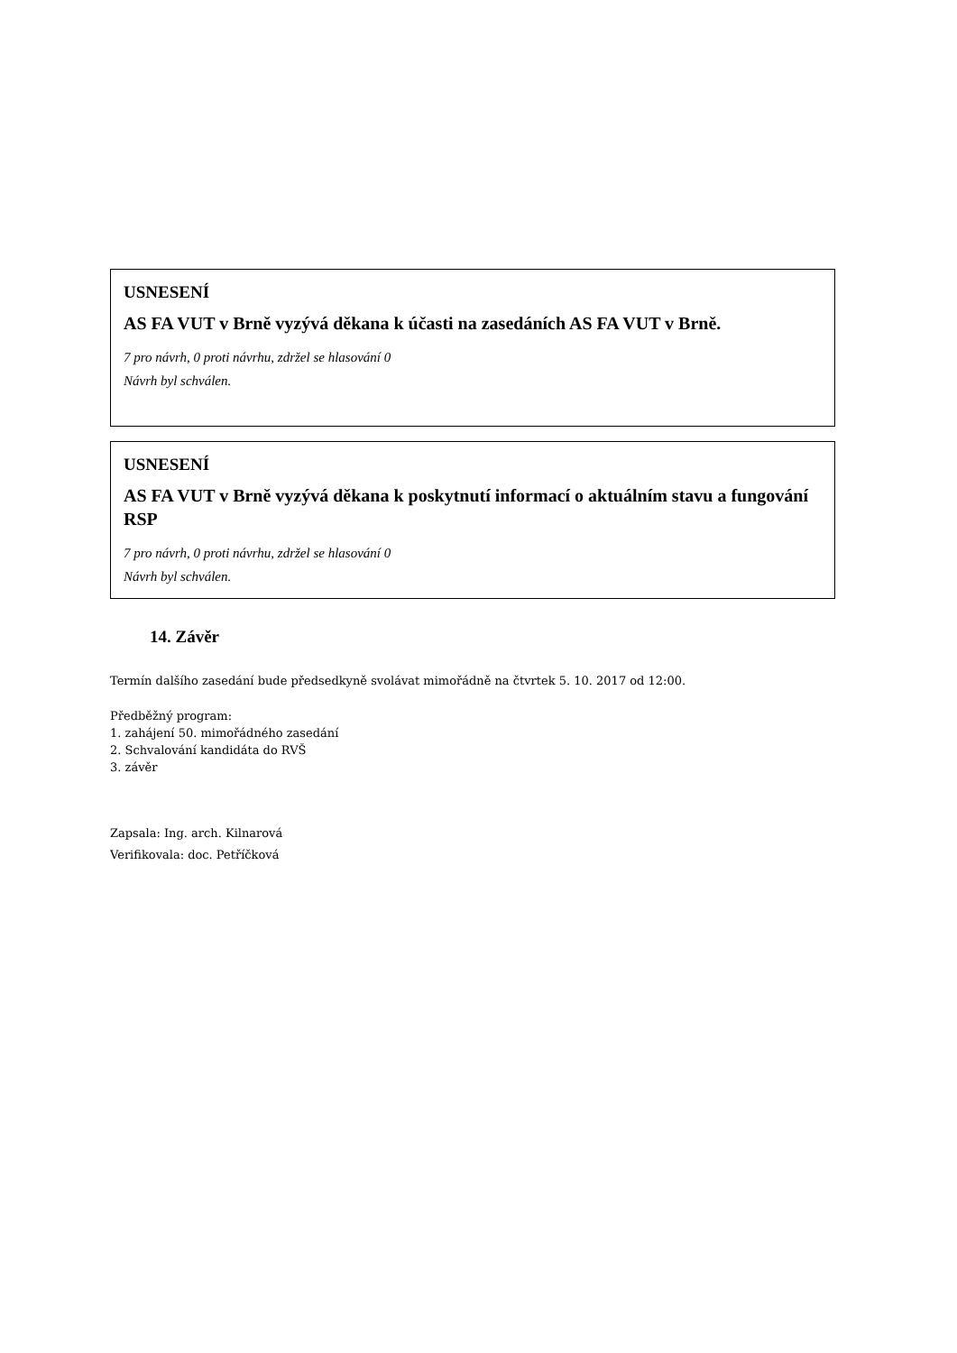USNESENÍ
AS FA VUT v Brně vyzývá děkana k účasti na zasedáních AS FA VUT v Brně.
7 pro návrh, 0 proti návrhu, zdržel se hlasování 0
Návrh byl schválen.
USNESENÍ
AS FA VUT v Brně vyzývá děkana k poskytnutí informací o aktuálním stavu a fungování RSP
7 pro návrh, 0 proti návrhu, zdržel se hlasování 0
Návrh byl schválen.
14. Závěr
Termín dalšího zasedání bude předsedkyně svolávat mimořádně na čtvrtek 5. 10. 2017 od 12:00.
Předběžný program:
1. zahájení 50. mimořádného zasedání
2. Schvalování kandidáta do RVŠ
3. závěr
Zapsala: Ing. arch. Kilnarová
Verifikovala: doc. Petříčková